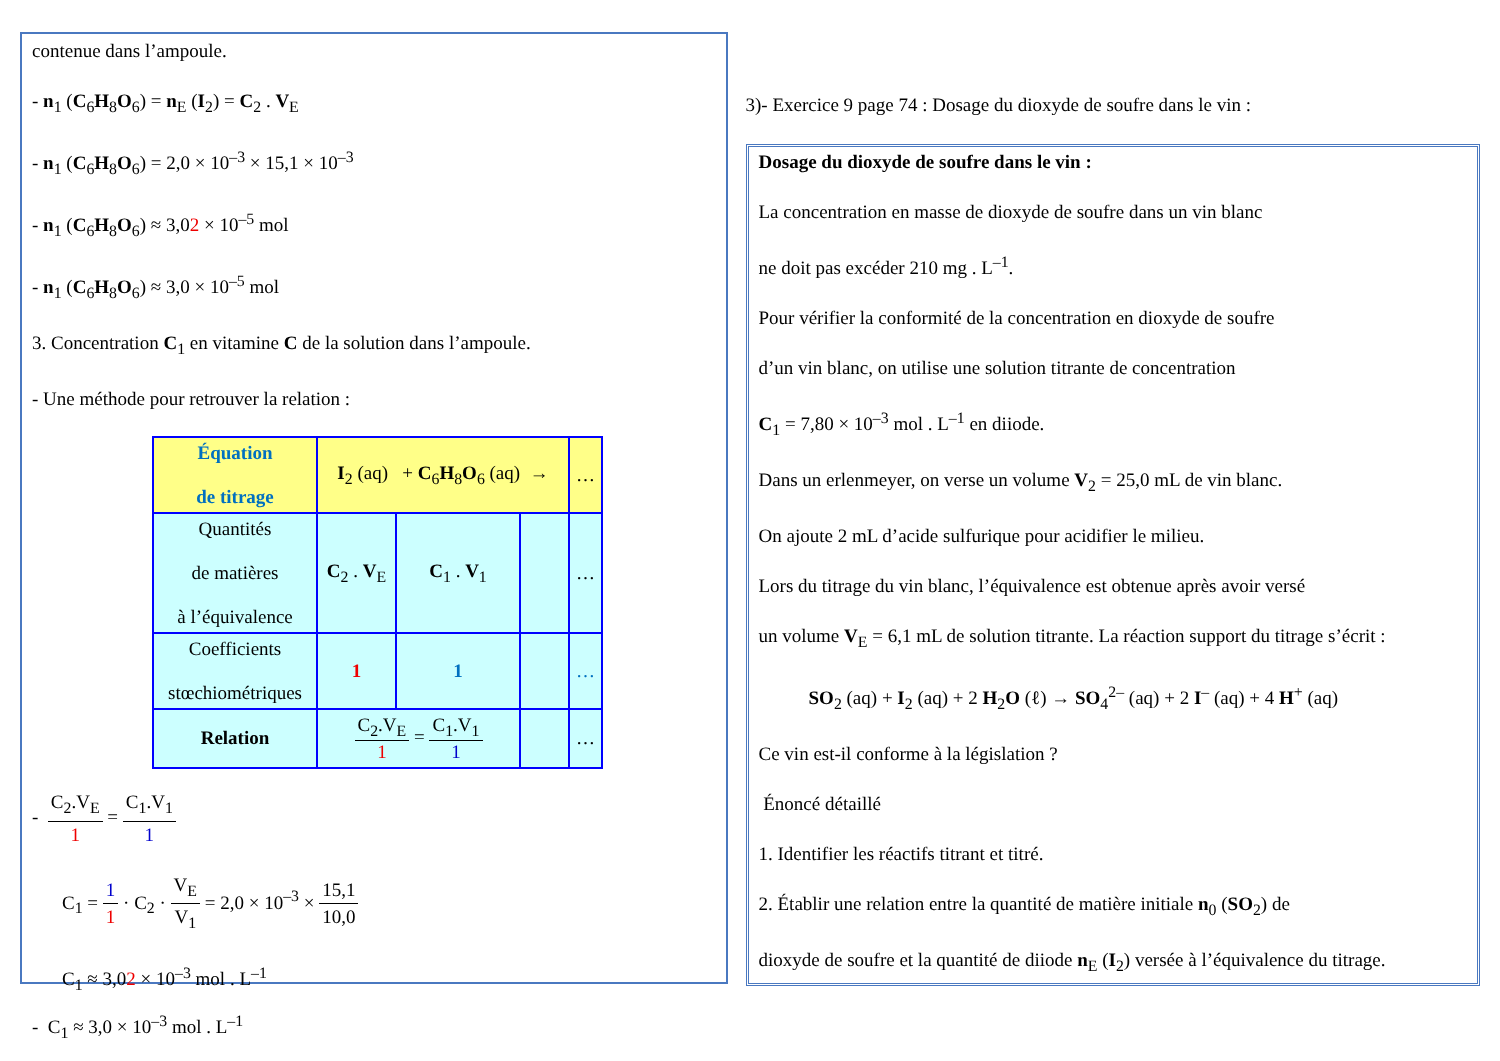contenue dans l’ampoule.
- n<sub>1</sub> (C<sub>6</sub>H<sub>8</sub>O<sub>6</sub>) = n<sub>E</sub> (I<sub>2</sub>) = C<sub>2</sub> . V<sub>E</sub>
- n<sub>1</sub> (C<sub>6</sub>H<sub>8</sub>O<sub>6</sub>) = 2,0 × 10<sup>–3</sup> × 15,1 × 10<sup>–3</sup>
- n<sub>1</sub> (C<sub>6</sub>H<sub>8</sub>O<sub>6</sub>) ≈ 3,02 × 10<sup>–5</sup> mol
- n<sub>1</sub> (C<sub>6</sub>H<sub>8</sub>O<sub>6</sub>) ≈ 3,0 × 10<sup>–5</sup> mol
3. Concentration C<sub>1</sub> en vitamine C de la solution dans l’ampoule.
- Une méthode pour retrouver la relation :
| Équation de titrage | I<sub>2</sub> (aq) + C<sub>6</sub> H<sub>8</sub> O<sub>6</sub> (aq) → | | | … |
| Quantités de matières à l’équivalence | C<sub>2</sub> . V<sub>E</sub> | C<sub>1</sub> . V<sub>1</sub> | | … |
| Coefficients stœchiométriques | 1 | 1 | | … |
| Relation | C<sub>2</sub>.V<sub>E</sub> 1 = C<sub>1</sub>.V<sub>1</sub> 1 | | | … |
- C<sub>2</sub>.V<sub>E</sub> 1 = C<sub>1</sub>.V<sub>1</sub> 1
C<sub>1</sub> = 1 1 · C<sub>2</sub> · V<sub>E</sub> V<sub>1</sub> = 2,0 × 10<sup>–3</sup> × 15,1 10,0
C<sub>1</sub> ≈ 3,02 × 10<sup>–3</sup> mol . L<sup>–1</sup>
- C<sub>1</sub> ≈ 3,0 × 10<sup>–3</sup> mol . L<sup>–1</sup>
3)- Exercice 9 page 74 : Dosage du dioxyde de soufre dans le vin :
Dosage du dioxyde de soufre dans le vin :
La concentration en masse de dioxyde de soufre dans un vin blanc
ne doit pas excéder 210 mg . L<sup>–1</sup>.
Pour vérifier la conformité de la concentration en dioxyde de soufre
d’un vin blanc, on utilise une solution titrante de concentration
C<sub>1</sub> = 7,80 × 10<sup>–3</sup> mol . L<sup>–1</sup> en diiode.
Dans un erlenmeyer, on verse un volume V<sub>2</sub> = 25,0 mL de vin blanc.
On ajoute 2 mL d’acide sulfurique pour acidifier le milieu.
Lors du titrage du vin blanc, l’équivalence est obtenue après avoir versé
un volume V<sub>E</sub> = 6,1 mL de solution titrante. La réaction support du titrage s’écrit :
SO<sub>2</sub> (aq) + I<sub>2</sub> (aq) + 2 H<sub>2</sub>O (ℓ) → SO<sub>4</sub><sup>2–</sup> (aq) + 2 I<sup>–</sup> (aq) + 4 H<sup>+</sup> (aq)
Ce vin est-il conforme à la législation ?
Énoncé détaillé
1. Identifier les réactifs titrant et titré.
2. Établir une relation entre la quantité de matière initiale n<sub>0</sub> (SO<sub>2</sub>) de
dioxyde de soufre et la quantité de diiode n<sub>E</sub> (I<sub>2</sub>) versée à l’équivalence du titrage.